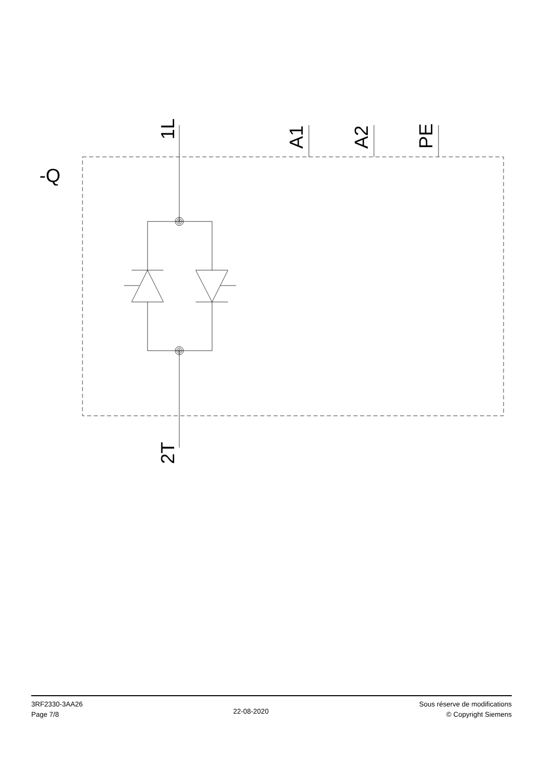-Q
1L
A1
A2
PE
2T
3RF2330-3AA26
Page 7/8
22-08-2020
Sous réserve de modifications
© Copyright Siemens